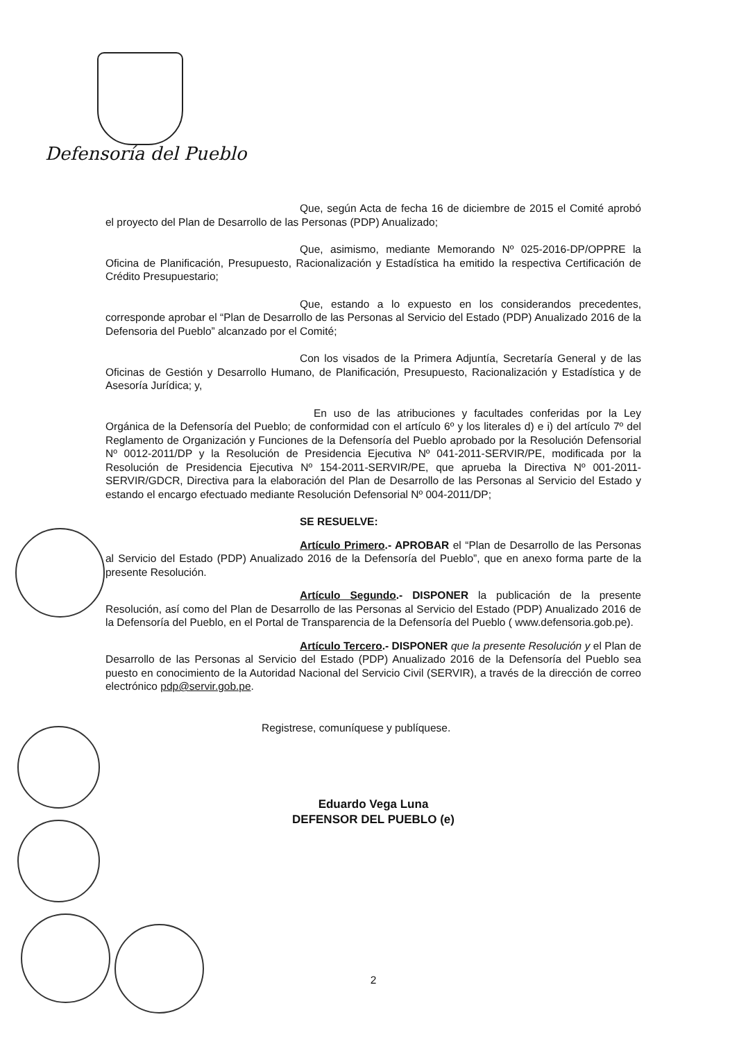Defensoría del Pueblo
Que, según Acta de fecha 16 de diciembre de 2015 el Comité aprobó el proyecto del Plan de Desarrollo de las Personas (PDP) Anualizado;
Que, asimismo, mediante Memorando Nº 025-2016-DP/OPPRE la Oficina de Planificación, Presupuesto, Racionalización y Estadística ha emitido la respectiva Certificación de Crédito Presupuestario;
Que, estando a lo expuesto en los considerandos precedentes, corresponde aprobar el “Plan de Desarrollo de las Personas al Servicio del Estado (PDP) Anualizado 2016 de la Defensoria del Pueblo” alcanzado por el Comité;
Con los visados de la Primera Adjuntía, Secretaría General y de las Oficinas de Gestión y Desarrollo Humano, de Planificación, Presupuesto, Racionalización y Estadística y de Asesoría Jurídica; y,
En uso de las atribuciones y facultades conferidas por la Ley Orgánica de la Defensoría del Pueblo; de conformidad con el artículo 6º y los literales d) e i) del artículo 7º del Reglamento de Organización y Funciones de la Defensoría del Pueblo aprobado por la Resolución Defensorial Nº 0012-2011/DP y la Resolución de Presidencia Ejecutiva Nº 041-2011-SERVIR/PE, modificada por la Resolución de Presidencia Ejecutiva Nº 154-2011-SERVIR/PE, que aprueba la Directiva Nº 001-2011-SERVIR/GDCR, Directiva para la elaboración del Plan de Desarrollo de las Personas al Servicio del Estado y estando el encargo efectuado mediante Resolución Defensorial Nº 004-2011/DP;
SE RESUELVE:
Artículo Primero.- APROBAR el “Plan de Desarrollo de las Personas al Servicio del Estado (PDP) Anualizado 2016 de la Defensoría del Pueblo”, que en anexo forma parte de la presente Resolución.
Artículo Segundo.- DISPONER la publicación de la presente Resolución, así como del Plan de Desarrollo de las Personas al Servicio del Estado (PDP) Anualizado 2016 de la Defensoría del Pueblo, en el Portal de Transparencia de la Defensoría del Pueblo ( www.defensoria.gob.pe).
Artículo Tercero.- DISPONER que la presente Resolución y el Plan de Desarrollo de las Personas al Servicio del Estado (PDP) Anualizado 2016 de la Defensoría del Pueblo sea puesto en conocimiento de la Autoridad Nacional del Servicio Civil (SERVIR), a través de la dirección de correo electrónico pdp@servir.gob.pe.
Registrese, comuníquese y publíquese.
Eduardo Vega Luna
DEFENSOR DEL PUEBLO (e)
2